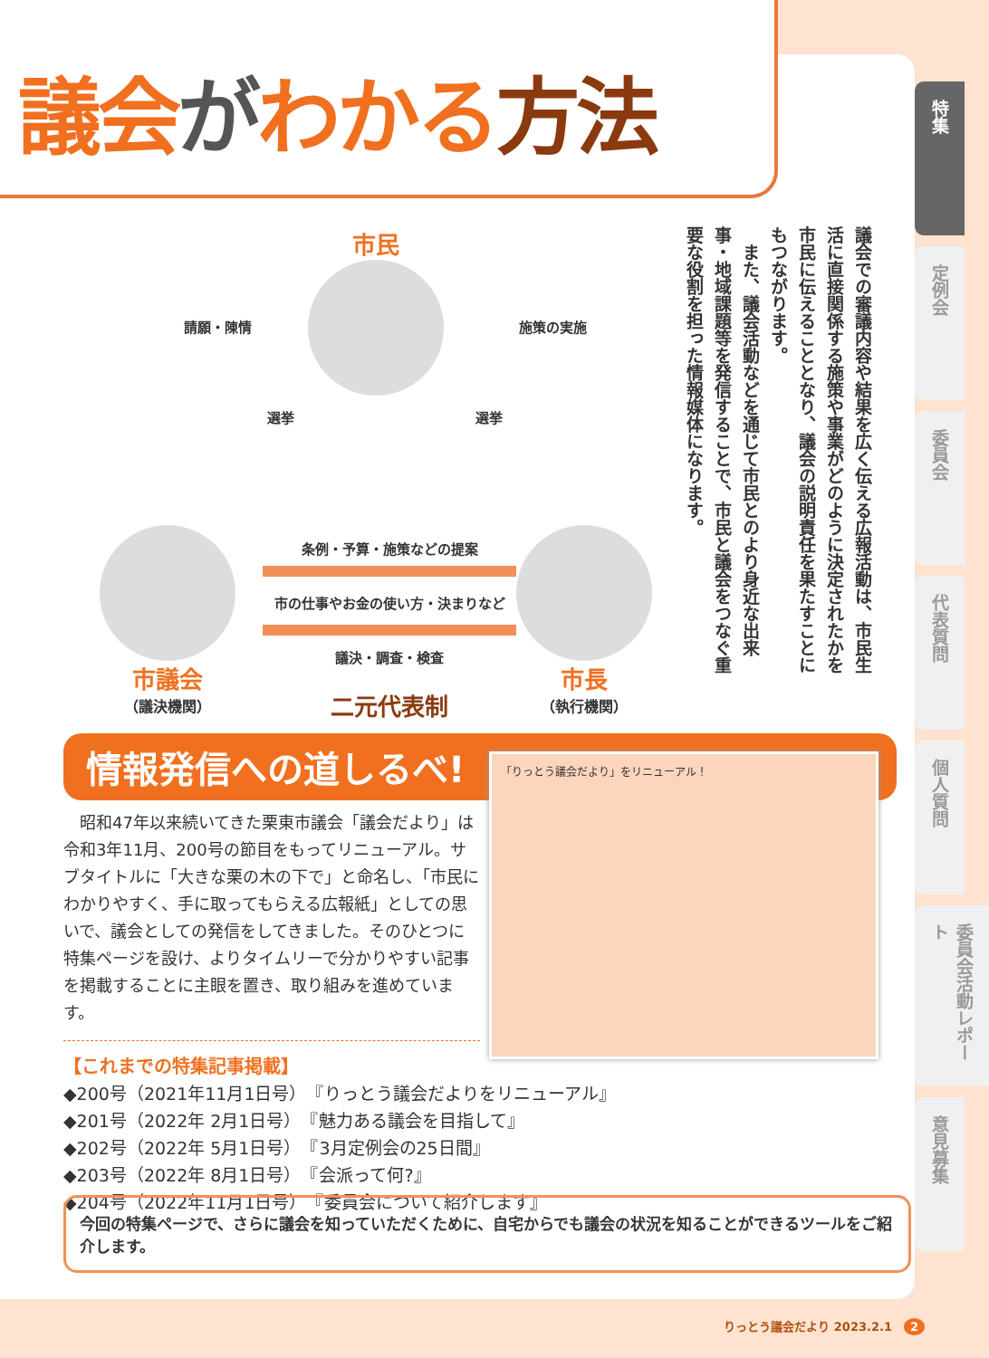議会がわかる方法
市民
請願・陳情
選挙 選挙
施策の実施
市議会
（議決機関）
条例・予算・施策などの提案
市の仕事やお金の使い方・決まりなど
議決・調査・検査
二元代表制
市長
（執行機関）
議会での審議内容や結果を広く伝える広報活動は、市民生活に直接関係する施策や事業がどのように決定されたかを市民に伝えることとなり、議会の説明責任を果たすことにもつながります。
　また、議会活動などを通じて市民とのより身近な出来事・地域課題等を発信することで、市民と議会をつなぐ重要な役割を担った情報媒体になります。
情報発信への道しるべ!
　昭和47年以来続いてきた栗東市議会「議会だより」は令和3年11月、200号の節目をもってリニューアル。サブタイトルに「大きな栗の木の下で」と命名し、「市民にわかりやすく、手に取ってもらえる広報紙」としての思いで、議会としての発信をしてきました。そのひとつに特集ページを設け、よりタイムリーで分かりやすい記事を掲載することに主眼を置き、取り組みを進めています。
「りっとう議会だより」をリニューアル！
【これまでの特集記事掲載】
◆200号（2021年11月1日号）　『りっとう議会だよりをリニューアル』
◆201号（2022年 2月1日号）　『魅力ある議会を目指して』
◆202号（2022年 5月1日号）　『3月定例会の25日間』
◆203号（2022年 8月1日号）　『会派って何?』
◆204号（2022年11月1日号）　『委員会について紹介します』
今回の特集ページで、さらに議会を知っていただくために、自宅からでも議会の状況を知ることができるツールをご紹介します。
特集
定例会
委員会
代表質問
個人質問
委員会活動レポート
意見募集
りっとう議会だより 2023.2.1　2